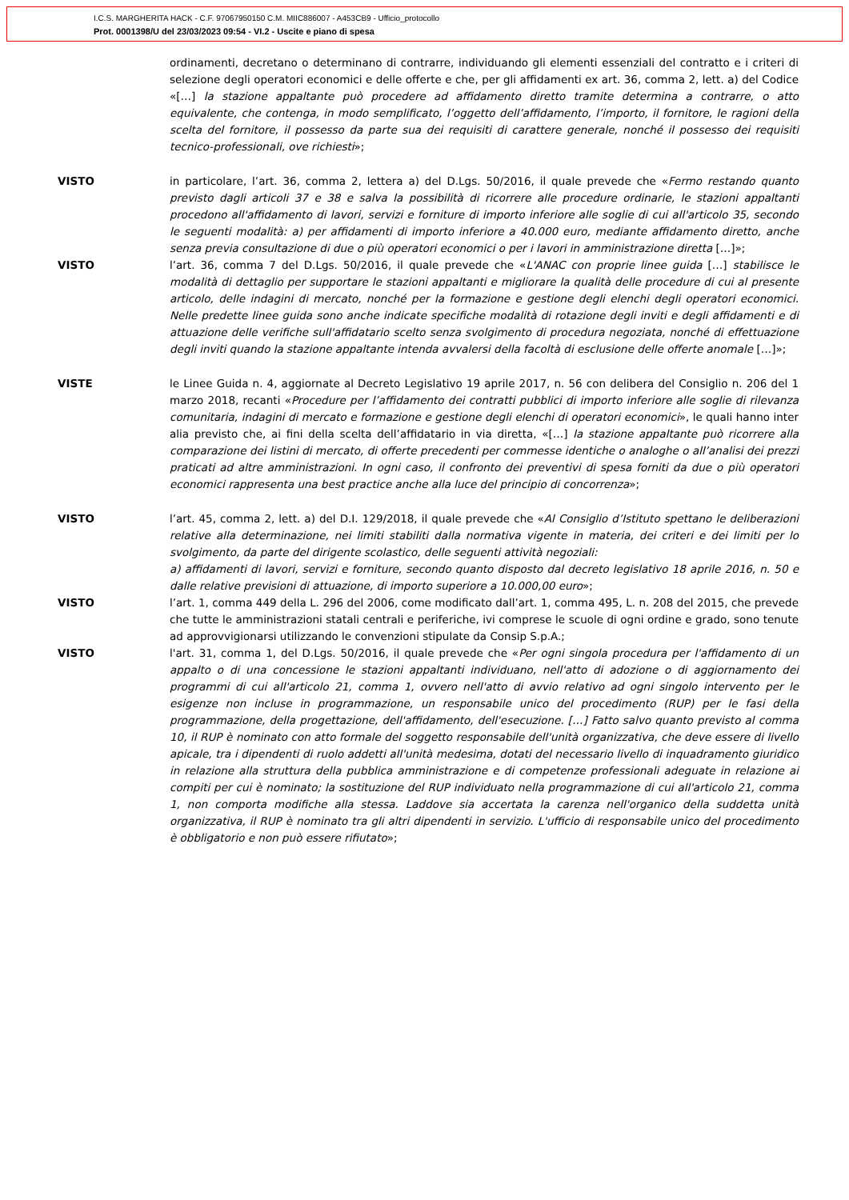I.C.S. MARGHERITA HACK - C.F. 97067950150 C.M. MIIC886007 - A453CB9 - Ufficio_protocollo
Prot. 0001398/U del 23/03/2023 09:54 - VI.2 - Uscite e piano di spesa
ordinamenti, decretano o determinano di contrarre, individuando gli elementi essenziali del contratto e i criteri di selezione degli operatori economici e delle offerte e che, per gli affidamenti ex art. 36, comma 2, lett. a) del Codice «[…] la stazione appaltante può procedere ad affidamento diretto tramite determina a contrarre, o atto equivalente, che contenga, in modo semplificato, l’oggetto dell’affidamento, l’importo, il fornitore, le ragioni della scelta del fornitore, il possesso da parte sua dei requisiti di carattere generale, nonché il possesso dei requisiti tecnico-professionali, ove richiesti»;
VISTO in particolare, l’art. 36, comma 2, lettera a) del D.Lgs. 50/2016, il quale prevede che «Fermo restando quanto previsto dagli articoli 37 e 38 e salva la possibilità di ricorrere alle procedure ordinarie, le stazioni appaltanti procedono all'affidamento di lavori, servizi e forniture di importo inferiore alle soglie di cui all'articolo 35, secondo le seguenti modalità: a) per affidamenti di importo inferiore a 40.000 euro, mediante affidamento diretto, anche senza previa consultazione di due o più operatori economici o per i lavori in amministrazione diretta […]»;
VISTO l’art. 36, comma 7 del D.Lgs. 50/2016, il quale prevede che «L'ANAC con proprie linee guida […] stabilisce le modalità di dettaglio per supportare le stazioni appaltanti e migliorare la qualità delle procedure di cui al presente articolo, delle indagini di mercato, nonché per la formazione e gestione degli elenchi degli operatori economici. Nelle predette linee guida sono anche indicate specifiche modalità di rotazione degli inviti e degli affidamenti e di attuazione delle verifiche sull'affidatario scelto senza svolgimento di procedura negoziata, nonché di effettuazione degli inviti quando la stazione appaltante intenda avvalersi della facoltà di esclusione delle offerte anomale […]»;
VISTE le Linee Guida n. 4, aggiornate al Decreto Legislativo 19 aprile 2017, n. 56 con delibera del Consiglio n. 206 del 1 marzo 2018, recanti «Procedure per l’affidamento dei contratti pubblici di importo inferiore alle soglie di rilevanza comunitaria, indagini di mercato e formazione e gestione degli elenchi di operatori economici», le quali hanno inter alia previsto che, ai fini della scelta dell’affidatario in via diretta, «[…] la stazione appaltante può ricorrere alla comparazione dei listini di mercato, di offerte precedenti per commesse identiche o analoghe o all’analisi dei prezzi praticati ad altre amministrazioni. In ogni caso, il confronto dei preventivi di spesa forniti da due o più operatori economici rappresenta una best practice anche alla luce del principio di concorrenza»;
VISTO l’art. 45, comma 2, lett. a) del D.I. 129/2018, il quale prevede che «Al Consiglio d’Istituto spettano le deliberazioni relative alla determinazione, nei limiti stabiliti dalla normativa vigente in materia, dei criteri e dei limiti per lo svolgimento, da parte del dirigente scolastico, delle seguenti attività negoziali:
a) affidamenti di lavori, servizi e forniture, secondo quanto disposto dal decreto legislativo 18 aprile 2016, n. 50 e dalle relative previsioni di attuazione, di importo superiore a 10.000,00 euro»;
VISTO l’art. 1, comma 449 della L. 296 del 2006, come modificato dall’art. 1, comma 495, L. n. 208 del 2015, che prevede che tutte le amministrazioni statali centrali e periferiche, ivi comprese le scuole di ogni ordine e grado, sono tenute ad approvvigionarsi utilizzando le convenzioni stipulate da Consip S.p.A.;
VISTO l'art. 31, comma 1, del D.Lgs. 50/2016, il quale prevede che «Per ogni singola procedura per l'affidamento di un appalto o di una concessione le stazioni appaltanti individuano, nell'atto di adozione o di aggiornamento dei programmi di cui all'articolo 21, comma 1, ovvero nell'atto di avvio relativo ad ogni singolo intervento per le esigenze non incluse in programmazione, un responsabile unico del procedimento (RUP) per le fasi della programmazione, della progettazione, dell'affidamento, dell'esecuzione. […] Fatto salvo quanto previsto al comma 10, il RUP è nominato con atto formale del soggetto responsabile dell'unità organizzativa, che deve essere di livello apicale, tra i dipendenti di ruolo addetti all'unità medesima, dotati del necessario livello di inquadramento giuridico in relazione alla struttura della pubblica amministrazione e di competenze professionali adeguate in relazione ai compiti per cui è nominato; la sostituzione del RUP individuato nella programmazione di cui all'articolo 21, comma 1, non comporta modifiche alla stessa. Laddove sia accertata la carenza nell'organico della suddetta unità organizzativa, il RUP è nominato tra gli altri dipendenti in servizio. L'ufficio di responsabile unico del procedimento è obbligatorio e non può essere rifiutato»;